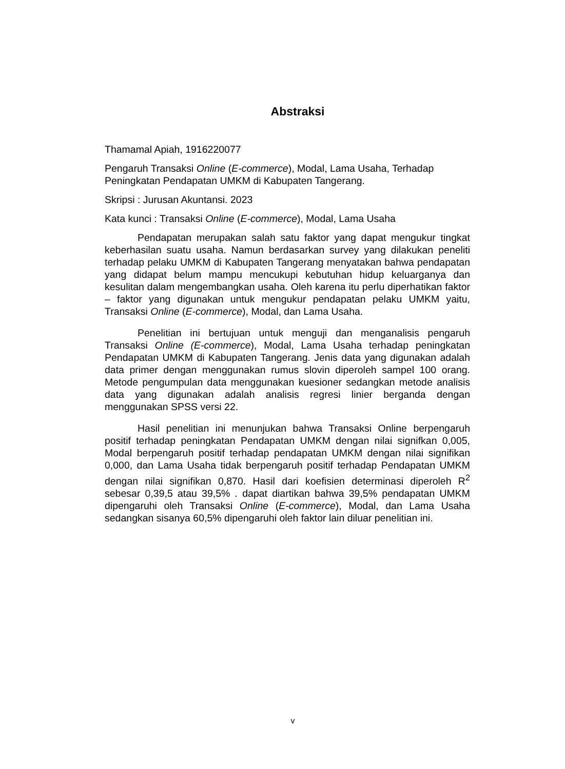Abstraksi
Thamamal Apiah, 1916220077
Pengaruh Transaksi Online (E-commerce), Modal, Lama Usaha, Terhadap Peningkatan Pendapatan UMKM di Kabupaten Tangerang.
Skripsi : Jurusan Akuntansi. 2023
Kata kunci : Transaksi Online (E-commerce), Modal, Lama Usaha
Pendapatan merupakan salah satu faktor yang dapat mengukur tingkat keberhasilan suatu usaha. Namun berdasarkan survey yang dilakukan peneliti terhadap pelaku UMKM di Kabupaten Tangerang menyatakan bahwa pendapatan yang didapat belum mampu mencukupi kebutuhan hidup keluarganya dan kesulitan dalam mengembangkan usaha. Oleh karena itu perlu diperhatikan faktor – faktor yang digunakan untuk mengukur pendapatan pelaku UMKM yaitu, Transaksi Online (E-commerce), Modal, dan Lama Usaha.
Penelitian ini bertujuan untuk menguji dan menganalisis pengaruh Transaksi Online (E-commerce), Modal, Lama Usaha terhadap peningkatan Pendapatan UMKM di Kabupaten Tangerang. Jenis data yang digunakan adalah data primer dengan menggunakan rumus slovin diperoleh sampel 100 orang. Metode pengumpulan data menggunakan kuesioner sedangkan metode analisis data yang digunakan adalah analisis regresi linier berganda dengan menggunakan SPSS versi 22.
Hasil penelitian ini menunjukan bahwa Transaksi Online berpengaruh positif terhadap peningkatan Pendapatan UMKM dengan nilai signifkan 0,005, Modal berpengaruh positif terhadap pendapatan UMKM dengan nilai signifikan 0,000, dan Lama Usaha tidak berpengaruh positif terhadap Pendapatan UMKM dengan nilai signifikan 0,870. Hasil dari koefisien determinasi diperoleh R<sup>2</sup> sebesar 0,39,5 atau 39,5% . dapat diartikan bahwa 39,5% pendapatan UMKM dipengaruhi oleh Transaksi Online (E-commerce), Modal, dan Lama Usaha sedangkan sisanya 60,5% dipengaruhi oleh faktor lain diluar penelitian ini.
v